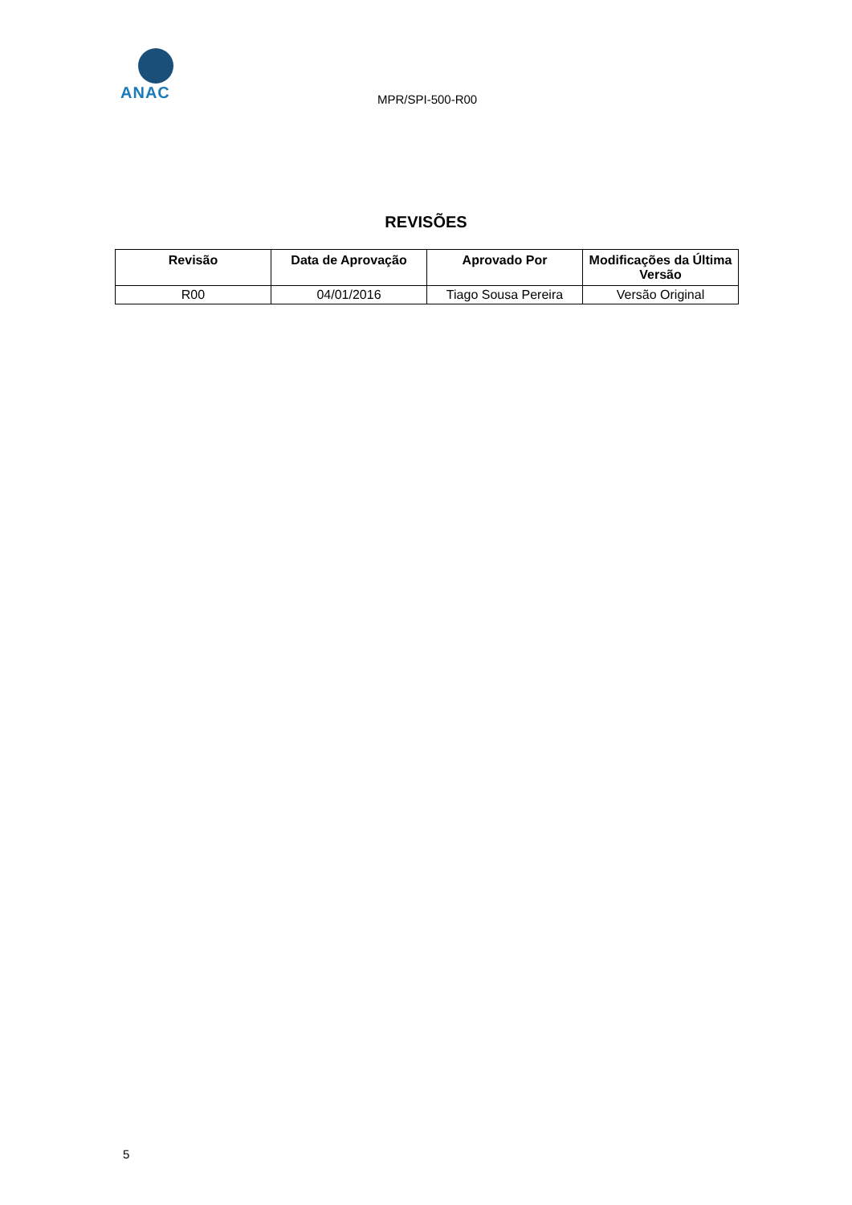ANAC
MPR/SPI-500-R00
REVISÕES
| Revisão | Data de Aprovação | Aprovado Por | Modificações da Última Versão |
| --- | --- | --- | --- |
| R00 | 04/01/2016 | Tiago Sousa Pereira | Versão Original |
5